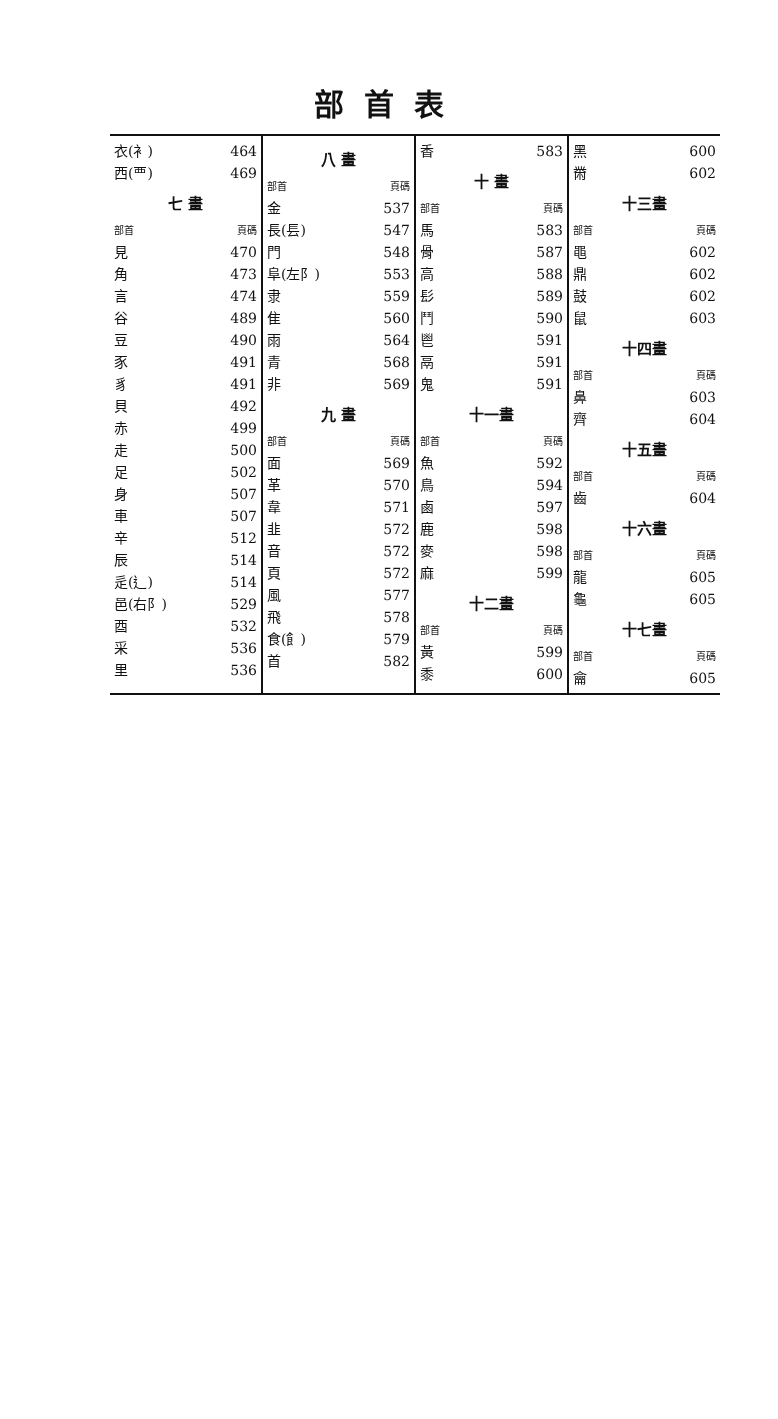部首表
衣(衤) 464
西(覀) 469
七 畫
部首 頁碼
見 470
角 473
言 474
谷 489
豆 490
豕 491
豸 491
貝 492
赤 499
走 500
足 502
身 507
車 507
辛 512
辰 514
辵(辶) 514
邑(右阝) 529
酉 532
采 536
里 536
八 畫
部首 頁碼
金 537
長(镸) 547
門 548
阜(左阝) 553
隶 559
隹 560
雨 564
青 568
非 569
九 畫
部首 頁碼
面 569
革 570
韋 571
韭 572
音 572
頁 572
風 577
飛 578
食(飠) 579
首 582
香 583
十 畫
部首 頁碼
馬 583
骨 587
高 588
髟 589
鬥 590
鬯 591
鬲 591
鬼 591
十一畫
部首 頁碼
魚 592
鳥 594
鹵 597
鹿 598
麥 598
麻 599
十二畫
部首 頁碼
黃 599
黍 600
黑 600
黹 602
十三畫
部首 頁碼
黽 602
鼎 602
鼓 602
鼠 603
十四畫
部首 頁碼
鼻 603
齊 604
十五畫
部首 頁碼
齒 604
十六畫
部首 頁碼
龍 605
龜 605
十七畫
部首 頁碼
龠 605